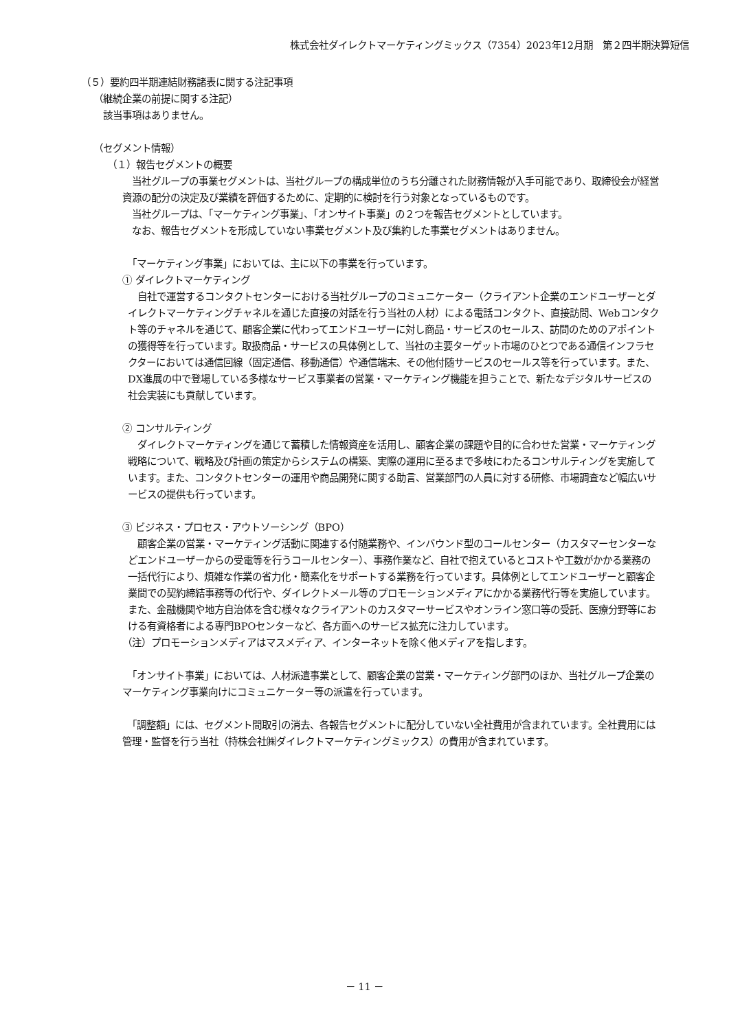株式会社ダイレクトマーケティングミックス（7354）2023年12月期　第２四半期決算短信
（５）要約四半期連結財務諸表に関する注記事項
（継続企業の前提に関する注記）
　該当事項はありません。
（セグメント情報）
（１）報告セグメントの概要
　当社グループの事業セグメントは、当社グループの構成単位のうち分離された財務情報が入手可能であり、取締役会が経営資源の配分の決定及び業績を評価するために、定期的に検討を行う対象となっているものです。
　当社グループは、「マーケティング事業」、「オンサイト事業」の２つを報告セグメントとしています。
　なお、報告セグメントを形成していない事業セグメント及び集約した事業セグメントはありません。
　「マーケティング事業」においては、主に以下の事業を行っています。
① ダイレクトマーケティング
　自社で運営するコンタクトセンターにおける当社グループのコミュニケーター（クライアント企業のエンドユーザーとダイレクトマーケティングチャネルを通じた直接の対話を行う当社の人材）による電話コンタクト、直接訪問、Webコンタクト等のチャネルを通じて、顧客企業に代わってエンドユーザーに対し商品・サービスのセールス、訪問のためのアポイントの獲得等を行っています。取扱商品・サービスの具体例として、当社の主要ターゲット市場のひとつである通信インフラセクターにおいては通信回線（固定通信、移動通信）や通信端末、その他付随サービスのセールス等を行っています。また、DX進展の中で登場している多様なサービス事業者の営業・マーケティング機能を担うことで、新たなデジタルサービスの社会実装にも貢献しています。
② コンサルティング
　ダイレクトマーケティングを通じて蓄積した情報資産を活用し、顧客企業の課題や目的に合わせた営業・マーケティング戦略について、戦略及び計画の策定からシステムの構築、実際の運用に至るまで多岐にわたるコンサルティングを実施しています。また、コンタクトセンターの運用や商品開発に関する助言、営業部門の人員に対する研修、市場調査など幅広いサービスの提供も行っています。
③ ビジネス・プロセス・アウトソーシング（BPO）
　顧客企業の営業・マーケティング活動に関連する付随業務や、インバウンド型のコールセンター（カスタマーセンターなどエンドユーザーからの受電等を行うコールセンター）、事務作業など、自社で抱えているとコストや工数がかかる業務の一括代行により、煩雑な作業の省力化・簡素化をサポートする業務を行っています。具体例としてエンドユーザーと顧客企業間での契約締結事務等の代行や、ダイレクトメール等のプロモーションメディアにかかる業務代行等を実施しています。また、金融機関や地方自治体を含む様々なクライアントのカスタマーサービスやオンライン窓口等の受託、医療分野等における有資格者による専門BPOセンターなど、各方面へのサービス拡充に注力しています。
（注）プロモーションメディアはマスメディア、インターネットを除く他メディアを指します。
　「オンサイト事業」においては、人材派遣事業として、顧客企業の営業・マーケティング部門のほか、当社グループ企業のマーケティング事業向けにコミュニケーター等の派遣を行っています。
　「調整額」には、セグメント間取引の消去、各報告セグメントに配分していない全社費用が含まれています。全社費用には管理・監督を行う当社（持株会社㈱ダイレクトマーケティングミックス）の費用が含まれています。
－ 11 －